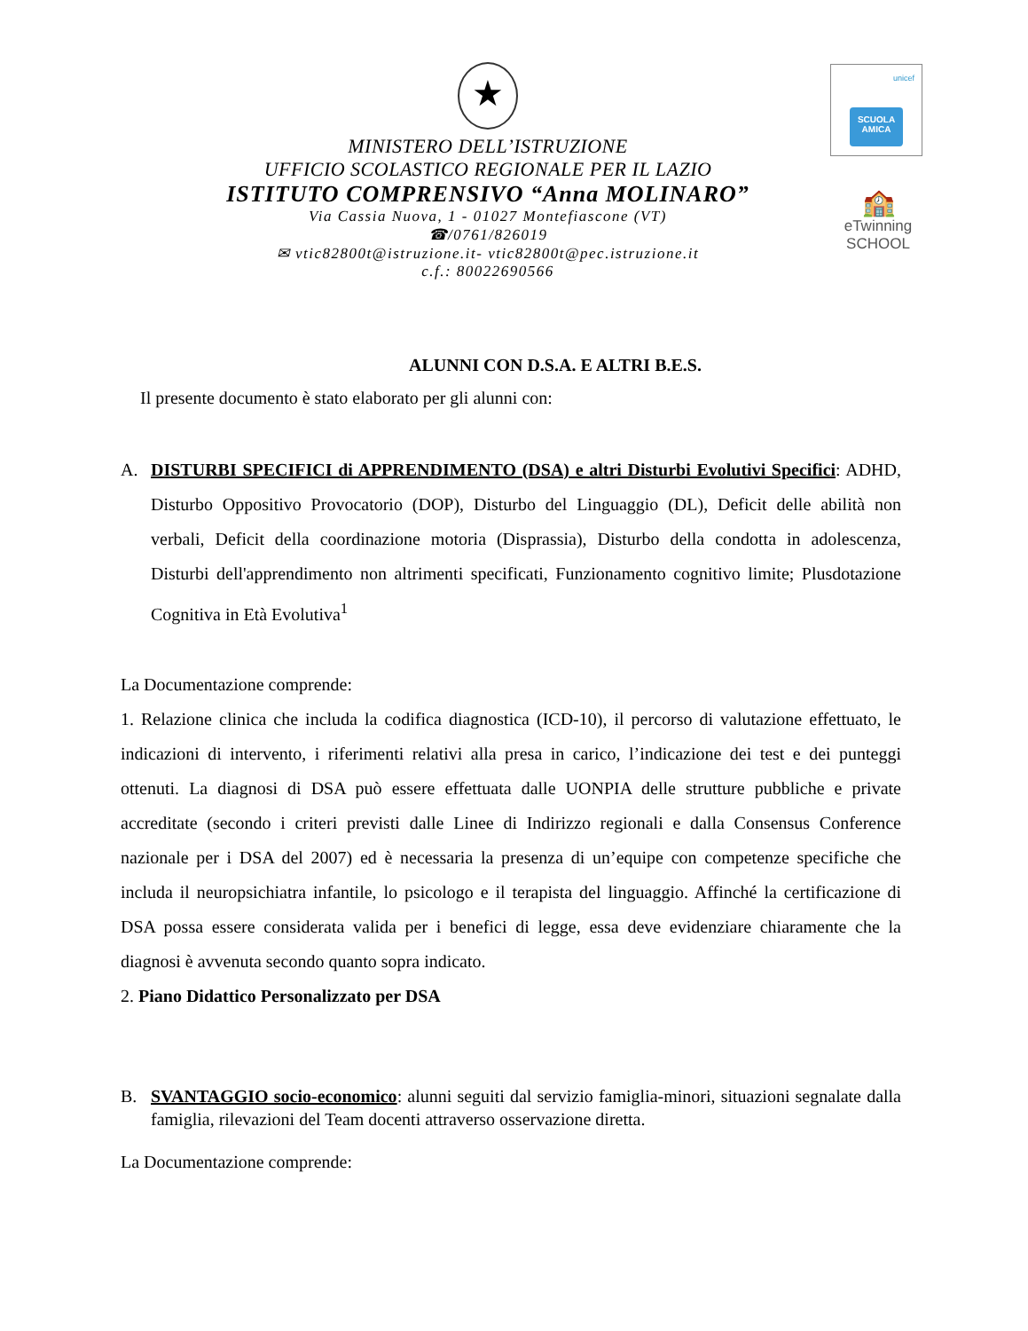★
MINISTERO DELL’ISTRUZIONE
UFFICIO SCOLASTICO REGIONALE PER IL LAZIO
ISTITUTO COMPRENSIVO “Anna MOLINARO”
Via Cassia Nuova, 1 - 01027 Montefiascone (VT)
☎/0761/826019
✉ vtic82800t@istruzione.it- vtic82800t@pec.istruzione.it
c.f.: 80022690566
unicef
SCUOLA AMICA
🏫
eTwinning
SCHOOL
ALUNNI CON D.S.A. E ALTRI B.E.S.
Il presente documento è stato elaborato per gli alunni con:
A. DISTURBI SPECIFICI di APPRENDIMENTO (DSA) e altri Disturbi Evolutivi Specifici: ADHD, Disturbo Oppositivo Provocatorio (DOP), Disturbo del Linguaggio (DL), Deficit delle abilità non verbali, Deficit della coordinazione motoria (Disprassia), Disturbo della condotta in adolescenza, Disturbi dell'apprendimento non altrimenti specificati, Funzionamento cognitivo limite; Plusdotazione Cognitiva in Età Evolutiva<sup>1</sup>
La Documentazione comprende:
1. Relazione clinica che includa la codifica diagnostica (ICD-10), il percorso di valutazione effettuato, le indicazioni di intervento, i riferimenti relativi alla presa in carico, l’indicazione dei test e dei punteggi ottenuti. La diagnosi di DSA può essere effettuata dalle UONPIA delle strutture pubbliche e private accreditate (secondo i criteri previsti dalle Linee di Indirizzo regionali e dalla Consensus Conference nazionale per i DSA del 2007) ed è necessaria la presenza di un’equipe con competenze specifiche che includa il neuropsichiatra infantile, lo psicologo e il terapista del linguaggio. Affinché la certificazione di DSA possa essere considerata valida per i benefici di legge, essa deve evidenziare chiaramente che la diagnosi è avvenuta secondo quanto sopra indicato.
2. Piano Didattico Personalizzato per DSA
B. SVANTAGGIO socio-economico: alunni seguiti dal servizio famiglia-minori, situazioni segnalate dalla famiglia, rilevazioni del Team docenti attraverso osservazione diretta.
La Documentazione comprende: